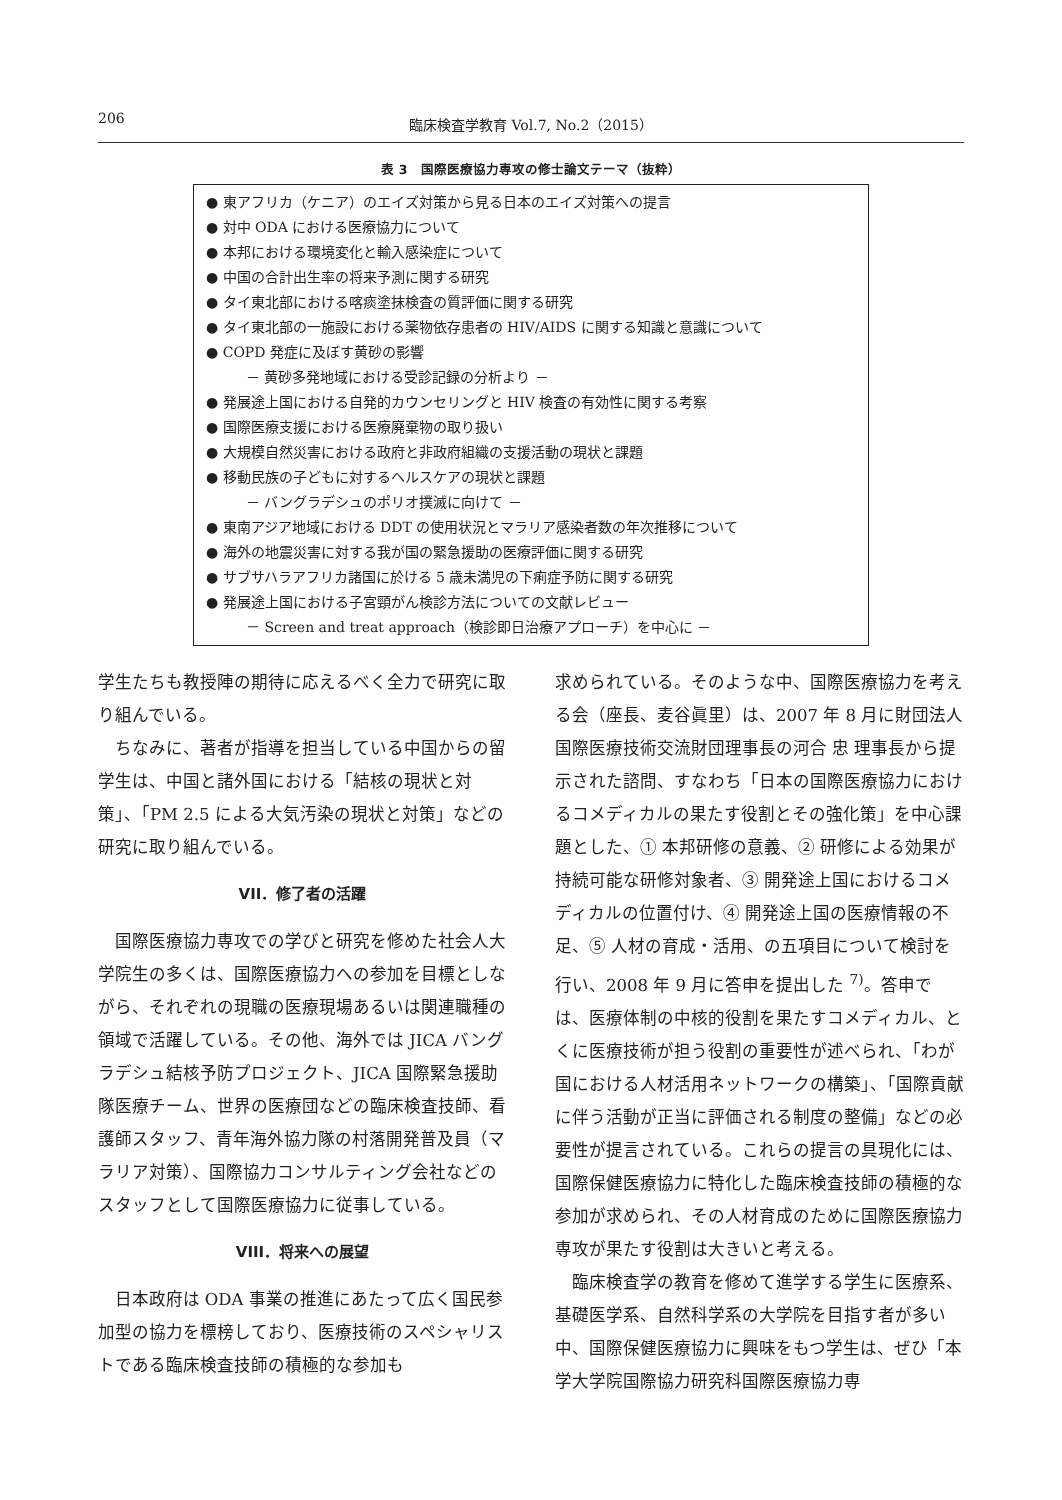206 臨床検査学教育 Vol.7, No.2（2015）
表 3　国際医療協力専攻の修士論文テーマ（抜粋）
● 東アフリカ（ケニア）のエイズ対策から見る日本のエイズ対策への提言
● 対中 ODA における医療協力について
● 本邦における環境変化と輸入感染症について
● 中国の合計出生率の将来予測に関する研究
● タイ東北部における喀痰塗抹検査の質評価に関する研究
● タイ東北部の一施設における薬物依存患者の HIV/AIDS に関する知識と意識について
● COPD 発症に及ぼす黄砂の影響
－ 黄砂多発地域における受診記録の分析より －
● 発展途上国における自発的カウンセリングと HIV 検査の有効性に関する考察
● 国際医療支援における医療廃棄物の取り扱い
● 大規模自然災害における政府と非政府組織の支援活動の現状と課題
● 移動民族の子どもに対するヘルスケアの現状と課題
－ バングラデシュのポリオ撲滅に向けて －
● 東南アジア地域における DDT の使用状況とマラリア感染者数の年次推移について
● 海外の地震災害に対する我が国の緊急援助の医療評価に関する研究
● サブサハラアフリカ諸国に於ける 5 歳未満児の下痢症予防に関する研究
● 発展途上国における子宮頸がん検診方法についての文献レビュー
－ Screen and treat approach（検診即日治療アプローチ）を中心に －
学生たちも教授陣の期待に応えるべく全力で研究に取り組んでいる。
ちなみに、著者が指導を担当している中国からの留学生は、中国と諸外国における「結核の現状と対策」、「PM 2.5 による大気汚染の現状と対策」などの研究に取り組んでいる。
VII．修了者の活躍
国際医療協力専攻での学びと研究を修めた社会人大学院生の多くは、国際医療協力への参加を目標としながら、それぞれの現職の医療現場あるいは関連職種の領域で活躍している。その他、海外では JICA バングラデシュ結核予防プロジェクト、JICA 国際緊急援助隊医療チーム、世界の医療団などの臨床検査技師、看護師スタッフ、青年海外協力隊の村落開発普及員（マラリア対策）、国際協力コンサルティング会社などのスタッフとして国際医療協力に従事している。
VIII．将来への展望
日本政府は ODA 事業の推進にあたって広く国民参加型の協力を標榜しており、医療技術のスペシャリストである臨床検査技師の積極的な参加も
求められている。そのような中、国際医療協力を考える会（座長、麦谷眞里）は、2007 年 8 月に財団法人国際医療技術交流財団理事長の河合 忠 理事長から提示された諮問、すなわち「日本の国際医療協力におけるコメディカルの果たす役割とその強化策」を中心課題とした、① 本邦研修の意義、② 研修による効果が持続可能な研修対象者、③ 開発途上国におけるコメディカルの位置付け、④ 開発途上国の医療情報の不足、⑤ 人材の育成・活用、の五項目について検討を行い、2008 年 9 月に答申を提出した <sup>7)</sup>。答申では、医療体制の中核的役割を果たすコメディカル、とくに医療技術が担う役割の重要性が述べられ、「わが国における人材活用ネットワークの構築」、「国際貢献に伴う活動が正当に評価される制度の整備」などの必要性が提言されている。これらの提言の具現化には、国際保健医療協力に特化した臨床検査技師の積極的な参加が求められ、その人材育成のために国際医療協力専攻が果たす役割は大きいと考える。
臨床検査学の教育を修めて進学する学生に医療系、基礎医学系、自然科学系の大学院を目指す者が多い中、国際保健医療協力に興味をもつ学生は、ぜひ「本学大学院国際協力研究科国際医療協力専